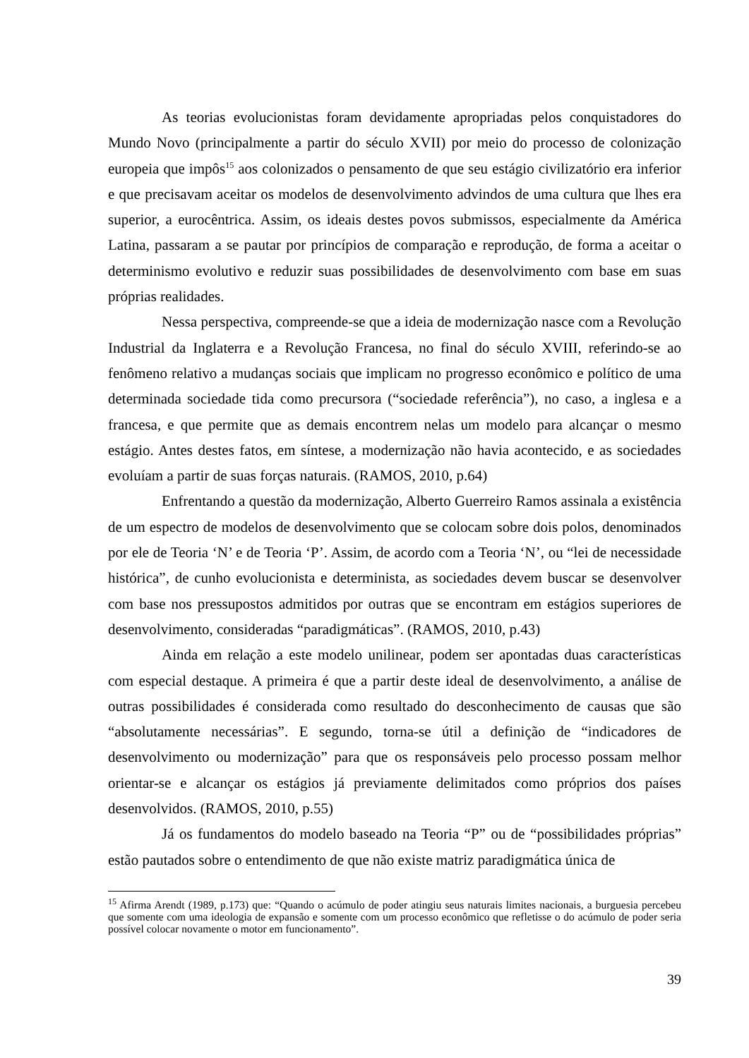As teorias evolucionistas foram devidamente apropriadas pelos conquistadores do Mundo Novo (principalmente a partir do século XVII) por meio do processo de colonização europeia que impôs<sup>15</sup> aos colonizados o pensamento de que seu estágio civilizatório era inferior e que precisavam aceitar os modelos de desenvolvimento advindos de uma cultura que lhes era superior, a eurocêntrica. Assim, os ideais destes povos submissos, especialmente da América Latina, passaram a se pautar por princípios de comparação e reprodução, de forma a aceitar o determinismo evolutivo e reduzir suas possibilidades de desenvolvimento com base em suas próprias realidades.
Nessa perspectiva, compreende-se que a ideia de modernização nasce com a Revolução Industrial da Inglaterra e a Revolução Francesa, no final do século XVIII, referindo-se ao fenômeno relativo a mudanças sociais que implicam no progresso econômico e político de uma determinada sociedade tida como precursora (“sociedade referência”), no caso, a inglesa e a francesa, e que permite que as demais encontrem nelas um modelo para alcançar o mesmo estágio. Antes destes fatos, em síntese, a modernização não havia acontecido, e as sociedades evoluíam a partir de suas forças naturais. (RAMOS, 2010, p.64)
Enfrentando a questão da modernização, Alberto Guerreiro Ramos assinala a existência de um espectro de modelos de desenvolvimento que se colocam sobre dois polos, denominados por ele de Teoria ‘N’ e de Teoria ‘P’. Assim, de acordo com a Teoria ‘N’, ou “lei de necessidade histórica”, de cunho evolucionista e determinista, as sociedades devem buscar se desenvolver com base nos pressupostos admitidos por outras que se encontram em estágios superiores de desenvolvimento, consideradas “paradigmáticas”. (RAMOS, 2010, p.43)
Ainda em relação a este modelo unilinear, podem ser apontadas duas características com especial destaque. A primeira é que a partir deste ideal de desenvolvimento, a análise de outras possibilidades é considerada como resultado do desconhecimento de causas que são “absolutamente necessárias”. E segundo, torna-se útil a definição de “indicadores de desenvolvimento ou modernização” para que os responsáveis pelo processo possam melhor orientar-se e alcançar os estágios já previamente delimitados como próprios dos países desenvolvidos. (RAMOS, 2010, p.55)
Já os fundamentos do modelo baseado na Teoria “P” ou de “possibilidades próprias” estão pautados sobre o entendimento de que não existe matriz paradigmática única de
<sup>15</sup> Afirma Arendt (1989, p.173) que: “Quando o acúmulo de poder atingiu seus naturais limites nacionais, a burguesia percebeu que somente com uma ideologia de expansão e somente com um processo econômico que refletisse o do acúmulo de poder seria possível colocar novamente o motor em funcionamento”.
39